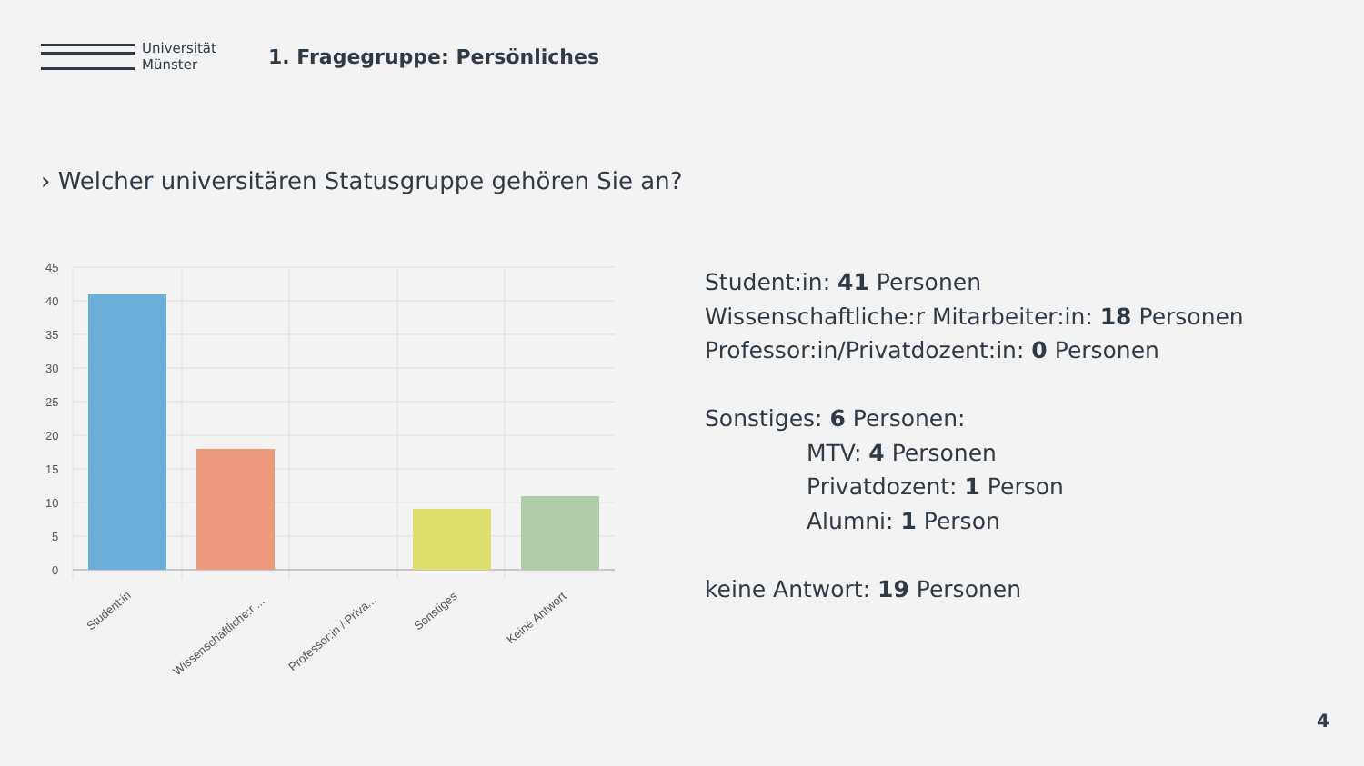Universität
Münster
1. Fragegruppe: Persönliches
› Welcher universitären Statusgruppe gehören Sie an?
45
40
35
30
25
20
15
10
5
0
Student:in
Wissenschaftliche:r ...
Professor:in / Priva...
Sonstiges
Keine Antwort
Student:in: 41 Personen
Wissenschaftliche:r Mitarbeiter:in: 18 Personen
Professor:in/Privatdozent:in: 0 Personen
Sonstiges: 6 Personen:
MTV: 4 Personen
Privatdozent: 1 Person
Alumni: 1 Person
keine Antwort: 19 Personen
4